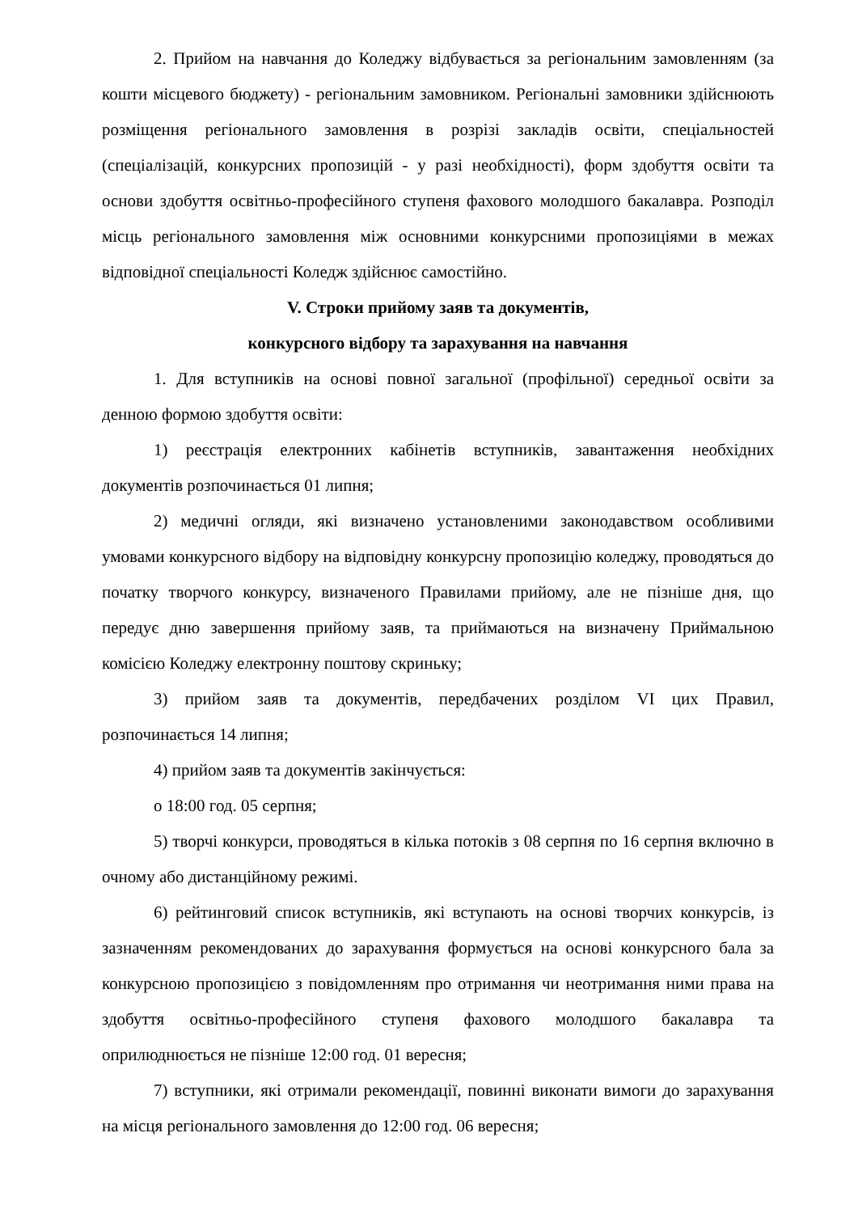2. Прийом на навчання до Коледжу відбувається за регіональним замовленням (за кошти місцевого бюджету) - регіональним замовником. Регіональні замовники здійснюють розміщення регіонального замовлення в розрізі закладів освіти, спеціальностей (спеціалізацій, конкурсних пропозицій - у разі необхідності), форм здобуття освіти та основи здобуття освітньо-професійного ступеня фахового молодшого бакалавра. Розподіл місць регіонального замовлення між основними конкурсними пропозиціями в межах відповідної спеціальності Коледж здійснює самостійно.
V. Строки прийому заяв та документів,
конкурсного відбору та зарахування на навчання
1. Для вступників на основі повної загальної (профільної) середньої освіти за денною формою здобуття освіти:
1) реєстрація електронних кабінетів вступників, завантаження необхідних документів розпочинається 01 липня;
2) медичні огляди, які визначено установленими законодавством особливими умовами конкурсного відбору на відповідну конкурсну пропозицію коледжу, проводяться до початку творчого конкурсу, визначеного Правилами прийому, але не пізніше дня, що передує дню завершення прийому заяв, та приймаються на визначену Приймальною комісією Коледжу електронну поштову скриньку;
3) прийом заяв та документів, передбачених розділом VI цих Правил, розпочинається 14 липня;
4) прийом заяв та документів закінчується:
о 18:00 год. 05 серпня;
5) творчі конкурси, проводяться в кілька потоків з 08 серпня по 16 серпня включно в очному або дистанційному режимі.
6) рейтинговий список вступників, які вступають на основі творчих конкурсів, із зазначенням рекомендованих до зарахування формується на основі конкурсного бала за конкурсною пропозицією з повідомленням про отримання чи неотримання ними права на здобуття освітньо-професійного ступеня фахового молодшого бакалавра та оприлюднюється не пізніше 12:00 год. 01 вересня;
7) вступники, які отримали рекомендації, повинні виконати вимоги до зарахування на місця регіонального замовлення до 12:00 год. 06 вересня;